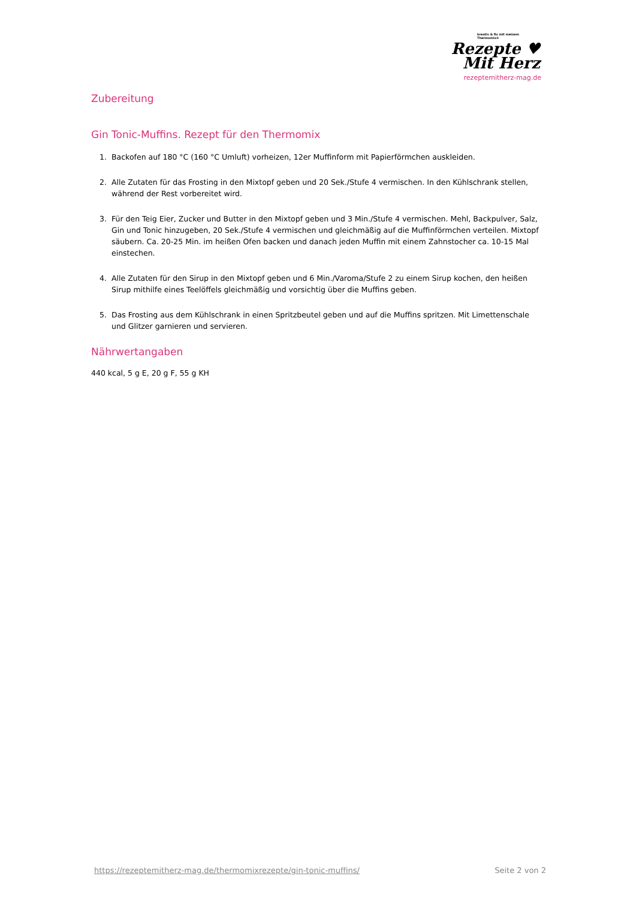kreativ & fix mit meinem Thermomix®
Rezepte ♥
Mit Herz
rezeptemitherz-mag.de
Zubereitung
Gin Tonic-Muffins. Rezept für den Thermomix
1. Backofen auf 180 °C (160 °C Umluft) vorheizen, 12er Muffinform mit Papierförmchen auskleiden.
2. Alle Zutaten für das Frosting in den Mixtopf geben und 20 Sek./Stufe 4 vermischen. In den Kühlschrank stellen, während der Rest vorbereitet wird.
3. Für den Teig Eier, Zucker und Butter in den Mixtopf geben und 3 Min./Stufe 4 vermischen. Mehl, Backpulver, Salz, Gin und Tonic hinzugeben, 20 Sek./Stufe 4 vermischen und gleichmäßig auf die Muffinförmchen verteilen. Mixtopf säubern. Ca. 20-25 Min. im heißen Ofen backen und danach jeden Muffin mit einem Zahnstocher ca. 10-15 Mal einstechen.
4. Alle Zutaten für den Sirup in den Mixtopf geben und 6 Min./Varoma/Stufe 2 zu einem Sirup kochen, den heißen Sirup mithilfe eines Teelöffels gleichmäßig und vorsichtig über die Muffins geben.
5. Das Frosting aus dem Kühlschrank in einen Spritzbeutel geben und auf die Muffins spritzen. Mit Limettenschale und Glitzer garnieren und servieren.
Nährwertangaben
440 kcal, 5 g E, 20 g F, 55 g KH
https://rezeptemitherz-mag.de/thermomixrezepte/gin-tonic-muffins/ Seite 2 von 2